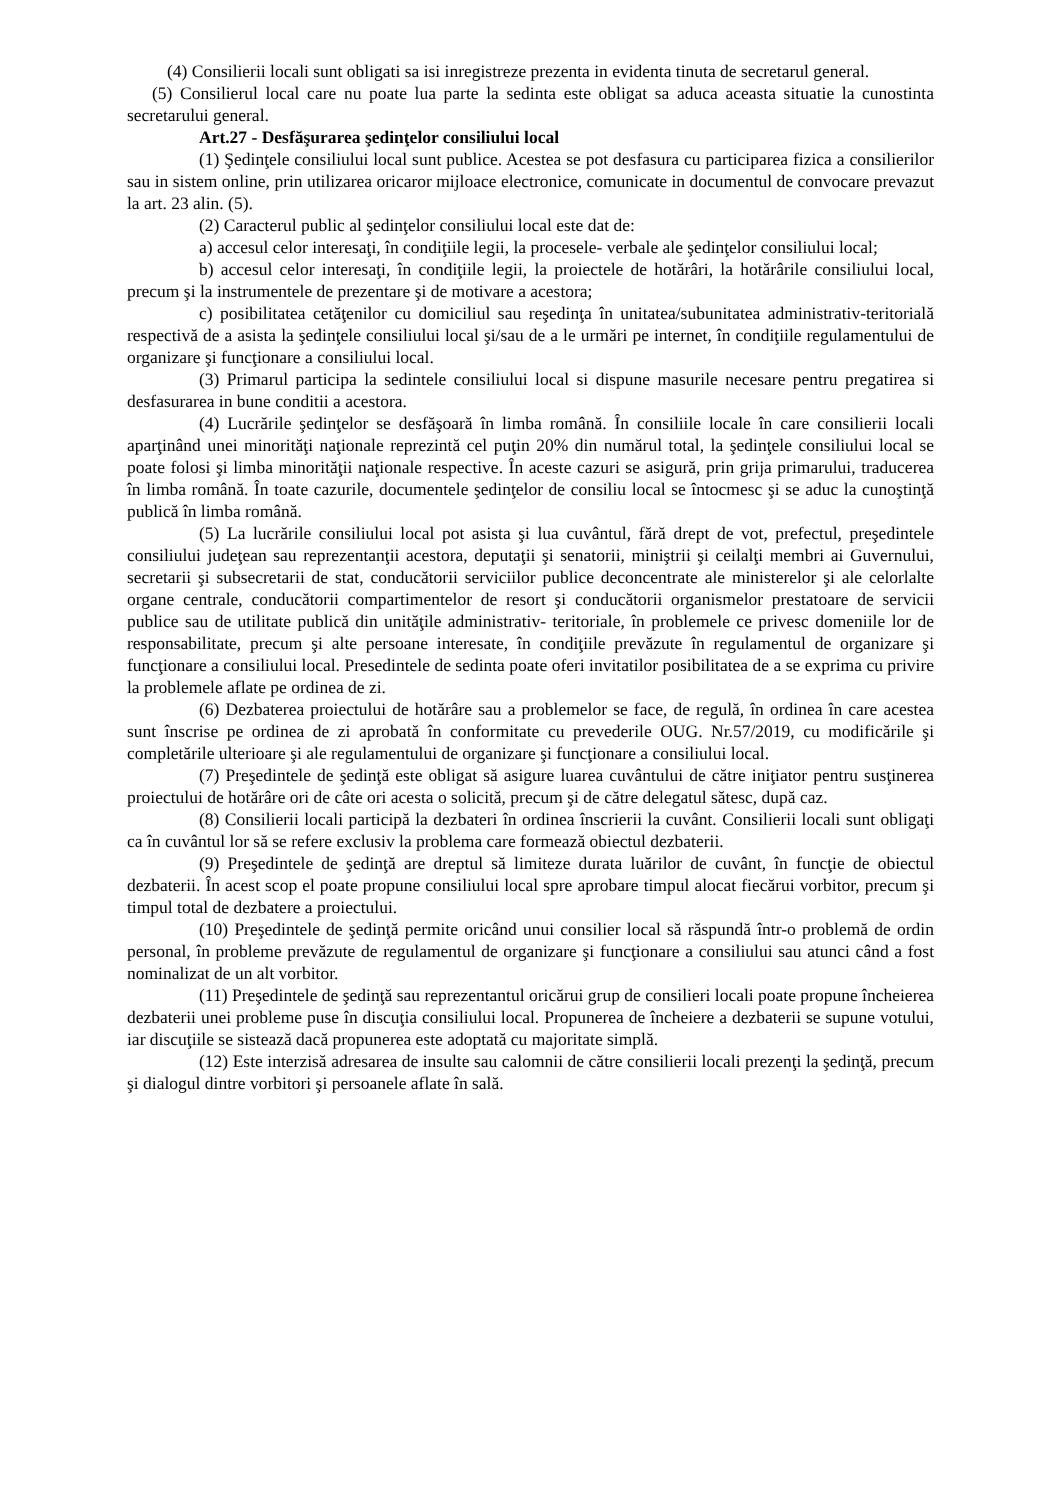(4) Consilierii locali sunt obligati sa isi inregistreze prezenta in evidenta tinuta de secretarul general.
(5) Consilierul local care nu poate lua parte la sedinta este obligat sa aduca aceasta situatie la cunostinta secretarului general.
Art.27 - Desfăşurarea şedinţelor consiliului local
(1) Şedinţele consiliului local sunt publice. Acestea se pot desfasura cu participarea fizica a consilierilor sau in sistem online, prin utilizarea oricaror mijloace electronice, comunicate in documentul de convocare prevazut la art. 23 alin. (5).
(2) Caracterul public al şedinţelor consiliului local este dat de:
a) accesul celor interesaţi, în condiţiile legii, la procesele- verbale ale şedinţelor consiliului local;
b) accesul celor interesaţi, în condiţiile legii, la proiectele de hotărâri, la hotărârile consiliului local, precum şi la instrumentele de prezentare şi de motivare a acestora;
c) posibilitatea cetăţenilor cu domiciliul sau reşedinţa în unitatea/subunitatea administrativ-teritorială respectivă de a asista la şedinţele consiliului local şi/sau de a le urmări pe internet, în condiţiile regulamentului de organizare şi funcţionare a consiliului local.
(3) Primarul participa la sedintele consiliului local si dispune masurile necesare pentru pregatirea si desfasurarea in bune conditii a acestora.
(4) Lucrările şedinţelor se desfăşoară în limba română. În consiliile locale în care consilierii locali aparţinând unei minorităţi naţionale reprezintă cel puţin 20% din numărul total, la şedinţele consiliului local se poate folosi şi limba minorităţii naţionale respective. În aceste cazuri se asigură, prin grija primarului, traducerea în limba română. În toate cazurile, documentele şedinţelor de consiliu local se întocmesc şi se aduc la cunoştinţă publică în limba română.
(5) La lucrările consiliului local pot asista şi lua cuvântul, fără drept de vot, prefectul, preşedintele consiliului judeţean sau reprezentanţii acestora, deputaţii şi senatorii, miniştrii şi ceilalţi membri ai Guvernului, secretarii şi subsecretarii de stat, conducătorii serviciilor publice deconcentrate ale ministerelor şi ale celorlalte organe centrale, conducătorii compartimentelor de resort şi conducătorii organismelor prestatoare de servicii publice sau de utilitate publică din unităţile administrativ- teritoriale, în problemele ce privesc domeniile lor de responsabilitate, precum şi alte persoane interesate, în condiţiile prevăzute în regulamentul de organizare şi funcţionare a consiliului local. Presedintele de sedinta poate oferi invitatilor posibilitatea de a se exprima cu privire la problemele aflate pe ordinea de zi.
(6) Dezbaterea proiectului de hotărâre sau a problemelor se face, de regulă, în ordinea în care acestea sunt înscrise pe ordinea de zi aprobată în conformitate cu prevederile OUG. Nr.57/2019, cu modificările şi completările ulterioare şi ale regulamentului de organizare şi funcţionare a consiliului local.
(7) Preşedintele de şedinţă este obligat să asigure luarea cuvântului de către iniţiator pentru susţinerea proiectului de hotărâre ori de câte ori acesta o solicită, precum şi de către delegatul sătesc, după caz.
(8) Consilierii locali participă la dezbateri în ordinea înscrierii la cuvânt. Consilierii locali sunt obligaţi ca în cuvântul lor să se refere exclusiv la problema care formează obiectul dezbaterii.
(9) Preşedintele de şedinţă are dreptul să limiteze durata luărilor de cuvânt, în funcţie de obiectul dezbaterii. În acest scop el poate propune consiliului local spre aprobare timpul alocat fiecărui vorbitor, precum şi timpul total de dezbatere a proiectului.
(10) Preşedintele de şedinţă permite oricând unui consilier local să răspundă într-o problemă de ordin personal, în probleme prevăzute de regulamentul de organizare şi funcţionare a consiliului sau atunci când a fost nominalizat de un alt vorbitor.
(11) Preşedintele de şedinţă sau reprezentantul oricărui grup de consilieri locali poate propune încheierea dezbaterii unei probleme puse în discuţia consiliului local. Propunerea de încheiere a dezbaterii se supune votului, iar discuţiile se sistează dacă propunerea este adoptată cu majoritate simplă.
(12) Este interzisă adresarea de insulte sau calomnii de către consilierii locali prezenţi la şedinţă, precum şi dialogul dintre vorbitori şi persoanele aflate în sală.